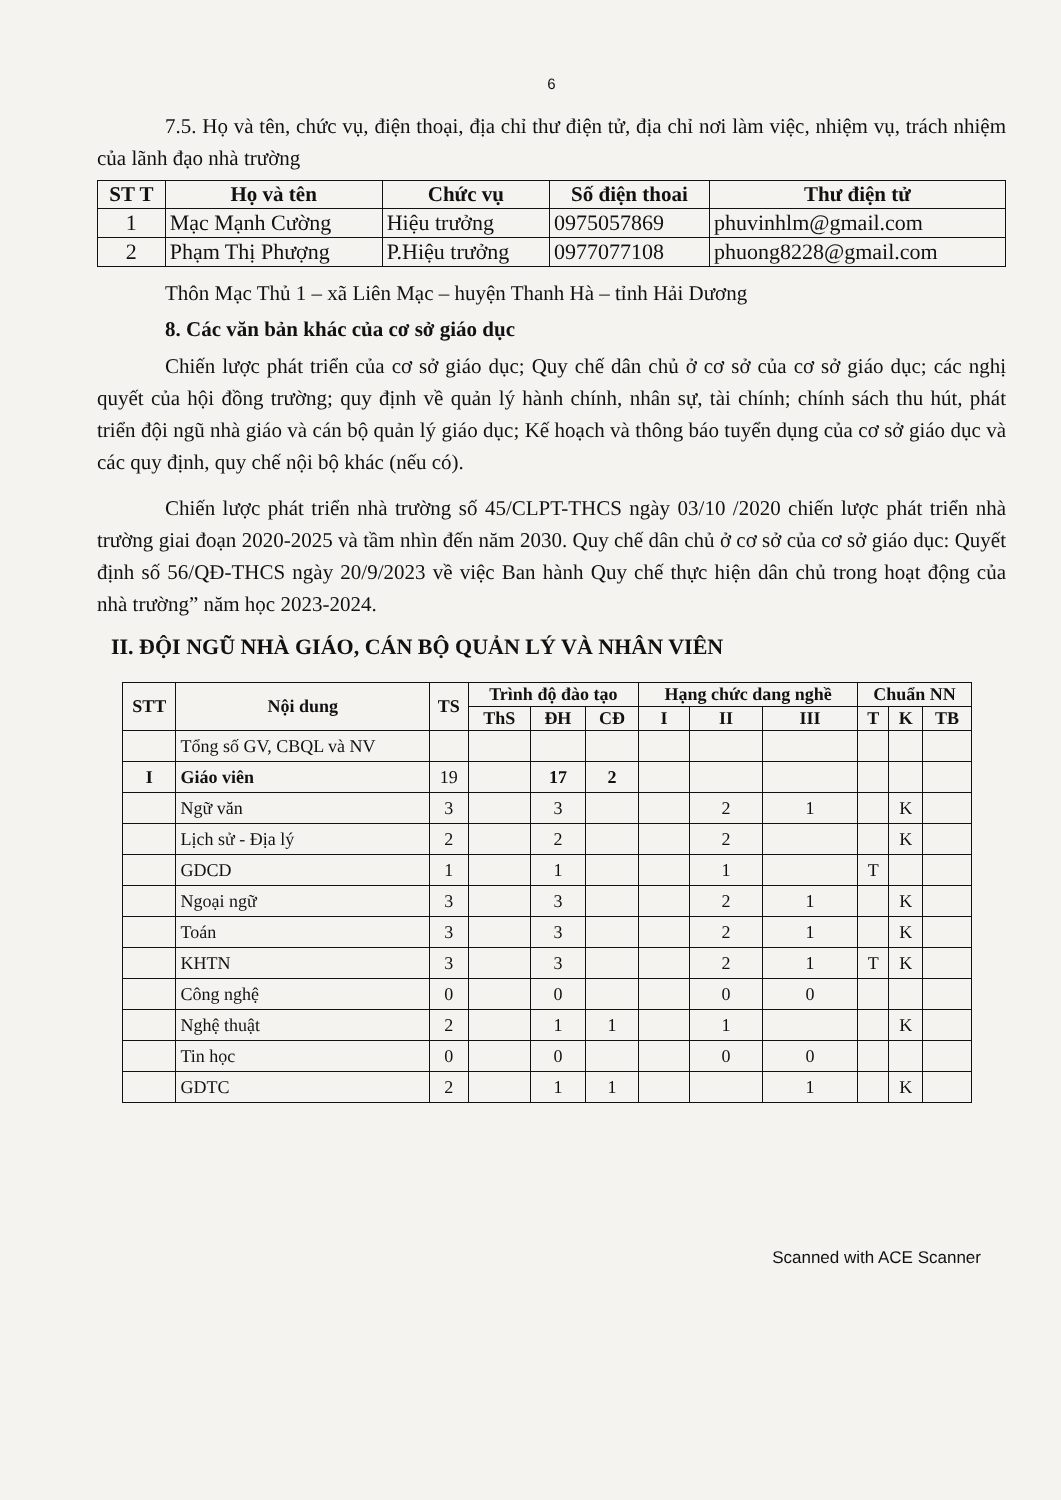6
7.5. Họ và tên, chức vụ, điện thoại, địa chỉ thư điện tử, địa chỉ nơi làm việc, nhiệm vụ, trách nhiệm của lãnh đạo nhà trường
| ST T | Họ và tên | Chức vụ | Số điện thoai | Thư điện tử |
| --- | --- | --- | --- | --- |
| 1 | Mạc Mạnh Cường | Hiệu trưởng | 0975057869 | phuvinhlm@gmail.com |
| 2 | Phạm Thị Phượng | P.Hiệu trưởng | 0977077108 | phuong8228@gmail.com |
Thôn Mạc Thủ 1 – xã Liên Mạc – huyện Thanh Hà – tỉnh Hải Dương
8. Các văn bản khác của cơ sở giáo dục
Chiến lược phát triển của cơ sở giáo dục; Quy chế dân chủ ở cơ sở của cơ sở giáo dục; các nghị quyết của hội đồng trường; quy định về quản lý hành chính, nhân sự, tài chính; chính sách thu hút, phát triển đội ngũ nhà giáo và cán bộ quản lý giáo dục; Kế hoạch và thông báo tuyển dụng của cơ sở giáo dục và các quy định, quy chế nội bộ khác (nếu có).
Chiến lược phát triển nhà trường số 45/CLPT-THCS ngày 03/10 /2020 chiến lược phát triển nhà trường giai đoạn 2020-2025 và tầm nhìn đến năm 2030. Quy chế dân chủ ở cơ sở của cơ sở giáo dục: Quyết định số 56/QĐ-THCS ngày 20/9/2023 về việc Ban hành Quy chế thực hiện dân chủ trong hoạt động của nhà trường” năm học 2023-2024.
II. ĐỘI NGŨ NHÀ GIÁO, CÁN BỘ QUẢN LÝ VÀ NHÂN VIÊN
| STT | Nội dung | TS | Trình độ đào tạo | | | Hạng chức dang nghề | | | Chuẩn NN | | |
| --- | --- | --- | --- | --- | --- | --- | --- | --- | --- | --- | --- |
| | | | ThS | ĐH | CĐ | I | II | III | T | K | TB |
| | Tổng số GV, CBQL và NV | | | | | | | | | | |
| I | Giáo viên | 19 | | 17 | 2 | | | | | | |
| | Ngữ văn | 3 | | 3 | | | 2 | 1 | | K | |
| | Lịch sử - Địa lý | 2 | | 2 | | | 2 | | | K | |
| | GDCD | 1 | | 1 | | | 1 | | T | | |
| | Ngoại ngữ | 3 | | 3 | | | 2 | 1 | | K | |
| | Toán | 3 | | 3 | | | 2 | 1 | | K | |
| | KHTN | 3 | | 3 | | | 2 | 1 | T | K | |
| | Công nghệ | 0 | | 0 | | | 0 | 0 | | | |
| | Nghệ thuật | 2 | | 1 | 1 | | 1 | | | K | |
| | Tin học | 0 | | 0 | | | 0 | 0 | | | |
| | GDTC | 2 | | 1 | 1 | | | 1 | | K | |
Scanned with ACE Scanner